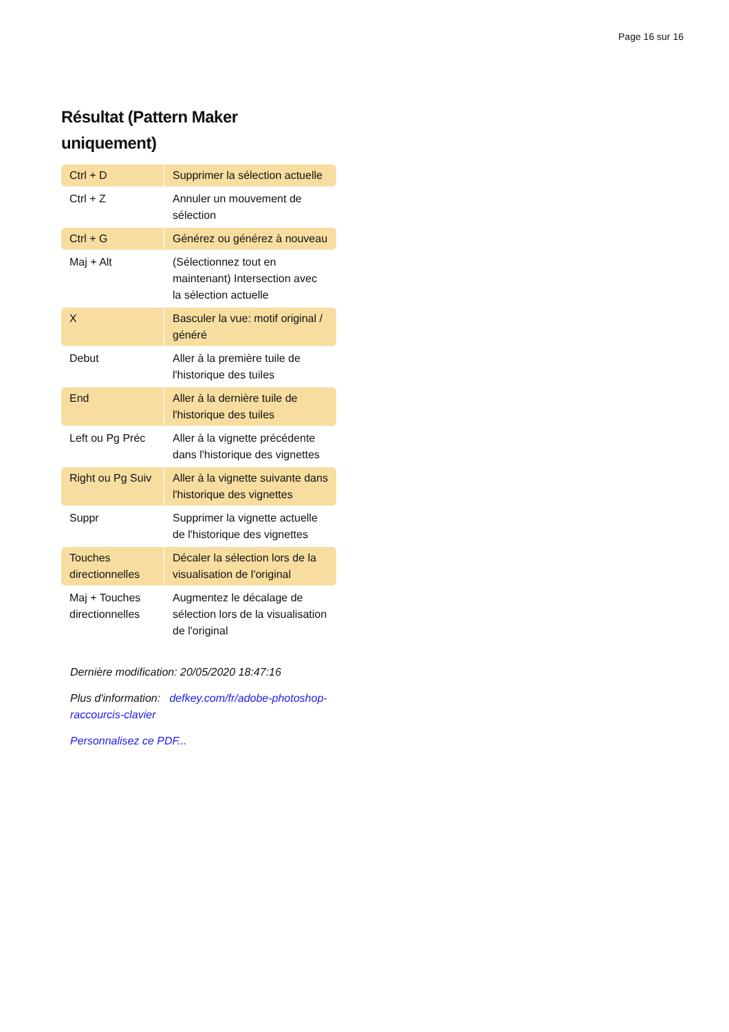Page 16 sur 16
Résultat (Pattern Maker uniquement)
| Ctrl + D | Supprimer la sélection actuelle |
| Ctrl + Z | Annuler un mouvement de sélection |
| Ctrl + G | Générez ou générez à nouveau |
| Maj + Alt | (Sélectionnez tout en maintenant) Intersection avec la sélection actuelle |
| X | Basculer la vue: motif original / généré |
| Debut | Aller à la première tuile de l'historique des tuiles |
| End | Aller à la dernière tuile de l'historique des tuiles |
| Left ou Pg Préc | Aller à la vignette précédente dans l'historique des vignettes |
| Right ou Pg Suiv | Aller à la vignette suivante dans l'historique des vignettes |
| Suppr | Supprimer la vignette actuelle de l'historique des vignettes |
| Touches directionnelles | Décaler la sélection lors de la visualisation de l'original |
| Maj + Touches directionnelles | Augmentez le décalage de sélection lors de la visualisation de l'original |
Dernière modification: 20/05/2020 18:47:16
Plus d'information: defkey.com/fr/adobe-photoshop-raccourcis-clavier
Personnalisez ce PDF...